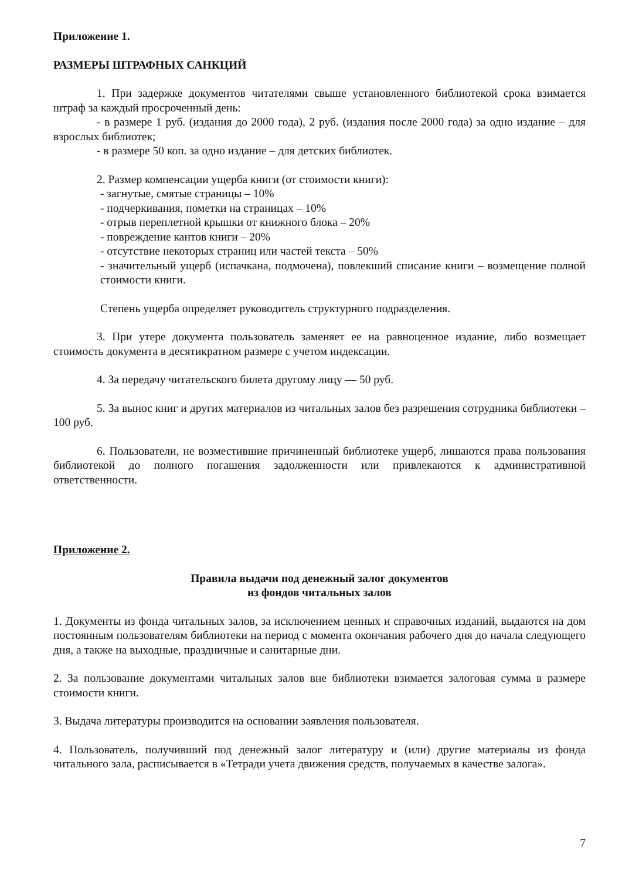Приложение 1.
РАЗМЕРЫ ШТРАФНЫХ САНКЦИЙ
1. При задержке документов читателями свыше установленного библиотекой срока взимается штраф за каждый просроченный день:
- в размере 1 руб. (издания до 2000 года), 2 руб. (издания после 2000 года) за одно издание – для взрослых библиотек;
- в размере 50 коп. за одно издание – для детских библиотек.
2. Размер компенсации ущерба книги (от стоимости книги):
- загнутые, смятые страницы – 10%
- подчеркивания, пометки на страницах – 10%
- отрыв переплетной крышки от книжного блока – 20%
- повреждение кантов книги – 20%
- отсутствие некоторых страниц или частей текста – 50%
- значительный ущерб (испачкана, подмочена), повлекший списание книги – возмещение полной стоимости книги.
Степень ущерба определяет руководитель структурного подразделения.
3. При утере документа пользователь заменяет ее на равноценное издание, либо возмещает стоимость документа в десятикратном размере с учетом индексации.
4. За передачу читательского билета другому лицу — 50 руб.
5. За вынос книг и других материалов из читальных залов без разрешения сотрудника библиотеки – 100 руб.
6. Пользователи, не возместившие причиненный библиотеке ущерб, лишаются права пользования библиотекой до полного погашения задолженности или привлекаются к административной ответственности.
Приложение 2.
Правила выдачи под денежный залог документов
из фондов читальных залов
1. Документы из фонда читальных залов, за исключением ценных и справочных изданий, выдаются на дом постоянным пользователям библиотеки на период с момента окончания рабочего дня до начала следующего дня, а также на выходные, праздничные и санитарные дни.
2. За пользование документами читальных залов вне библиотеки взимается залоговая сумма в размере стоимости книги.
3. Выдача литературы производится на основании заявления пользователя.
4. Пользователь, получивший под денежный залог литературу и (или) другие материалы из фонда читального зала, расписывается в «Тетради учета движения средств, получаемых в качестве залога».
7